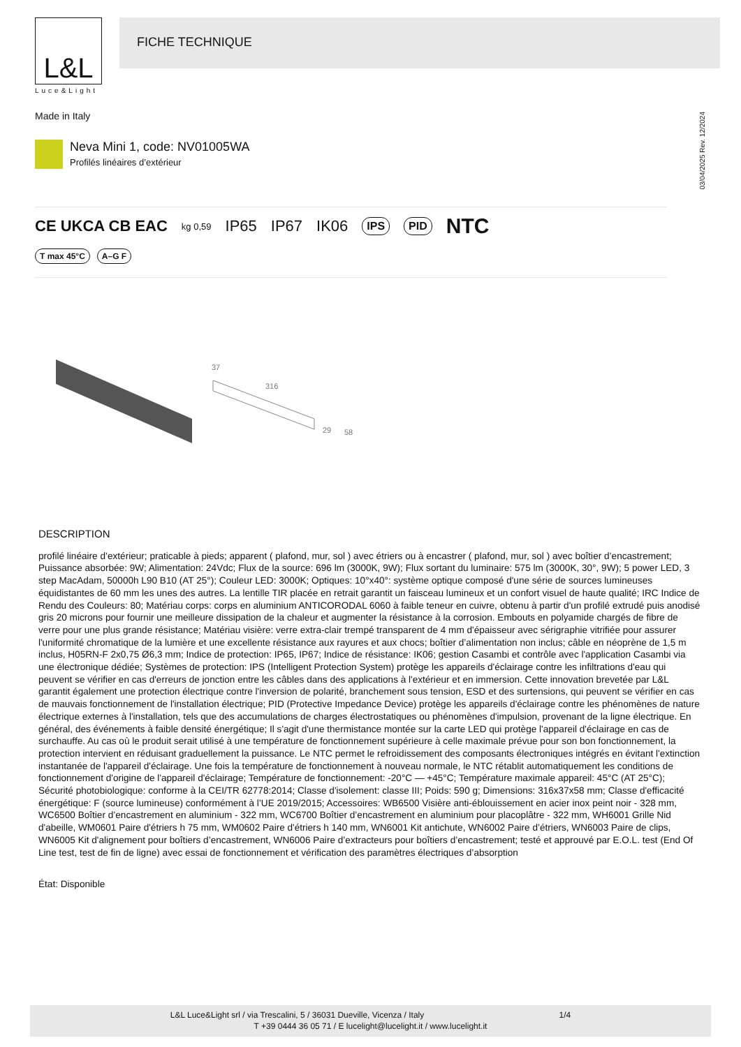L&L
Luce&Light
FICHE TECHNIQUE
Made in Italy
03/04/2025 Rev. 12/2024
Neva Mini 1, code: NV01005WA
Profilés linéaires d’extérieur
CE UKCA CB EAC kg 0,59 IP65 IP67 IK06 IPS PID NTC
T max 45°C A–G F
37
316
29
58
DESCRIPTION
profilé linéaire d’extérieur; praticable à pieds; apparent ( plafond, mur, sol ) avec étriers ou à encastrer ( plafond, mur, sol ) avec boîtier d’encastrement; Puissance absorbée: 9W; Alimentation: 24Vdc; Flux de la source: 696 lm (3000K, 9W); Flux sortant du luminaire: 575 lm (3000K, 30°, 9W); 5 power LED, 3 step MacAdam, 50000h L90 B10 (AT 25°); Couleur LED: 3000K; Optiques: 10°x40°: système optique composé d'une série de sources lumineuses équidistantes de 60 mm les unes des autres. La lentille TIR placée en retrait garantit un faisceau lumineux et un confort visuel de haute qualité; IRC Indice de Rendu des Couleurs: 80; Matériau corps: corps en aluminium ANTICORODAL 6060 à faible teneur en cuivre, obtenu à partir d'un profilé extrudé puis anodisé gris 20 microns pour fournir une meilleure dissipation de la chaleur et augmenter la résistance à la corrosion. Embouts en polyamide chargés de fibre de verre pour une plus grande résistance; Matériau visière: verre extra-clair trempé transparent de 4 mm d'épaisseur avec sérigraphie vitrifiée pour assurer l'uniformité chromatique de la lumière et une excellente résistance aux rayures et aux chocs; boîtier d’alimentation non inclus; câble en néoprène de 1,5 m inclus, H05RN-F 2x0,75 Ø6,3 mm; Indice de protection: IP65, IP67; Indice de résistance: IK06; gestion Casambi et contrôle avec l'application Casambi via une électronique dédiée; Systèmes de protection: IPS (Intelligent Protection System) protège les appareils d'éclairage contre les infiltrations d'eau qui peuvent se vérifier en cas d'erreurs de jonction entre les câbles dans des applications à l'extérieur et en immersion. Cette innovation brevetée par L&L garantit également une protection électrique contre l'inversion de polarité, branchement sous tension, ESD et des surtensions, qui peuvent se vérifier en cas de mauvais fonctionnement de l'installation électrique; PID (Protective Impedance Device) protège les appareils d'éclairage contre les phénomènes de nature électrique externes à l'installation, tels que des accumulations de charges électrostatiques ou phénomènes d'impulsion, provenant de la ligne électrique. En général, des événements à faible densité énergétique; Il s'agit d'une thermistance montée sur la carte LED qui protège l'appareil d'éclairage en cas de surchauffe. Au cas où le produit serait utilisé à une température de fonctionnement supérieure à celle maximale prévue pour son bon fonctionnement, la protection intervient en réduisant graduellement la puissance. Le NTC permet le refroidissement des composants électroniques intégrés en évitant l'extinction instantanée de l'appareil d'éclairage. Une fois la température de fonctionnement à nouveau normale, le NTC rétablit automatiquement les conditions de fonctionnement d'origine de l'appareil d'éclairage; Température de fonctionnement: -20°C — +45°C; Température maximale appareil: 45°C (AT 25°C); Sécurité photobiologique: conforme à la CEI/TR 62778:2014; Classe d'isolement: classe III; Poids: 590 g; Dimensions: 316x37x58 mm; Classe d'efficacité énergétique: F (source lumineuse) conformément à l’UE 2019/2015; Accessoires: WB6500 Visière anti-éblouissement en acier inox peint noir - 328 mm, WC6500 Boîtier d’encastrement en aluminium - 322 mm, WC6700 Boîtier d’encastrement en aluminium pour placoplâtre - 322 mm, WH6001 Grille Nid d'abeille, WM0601 Paire d'étriers h 75 mm, WM0602 Paire d'étriers h 140 mm, WN6001 Kit antichute, WN6002 Paire d’étriers, WN6003 Paire de clips, WN6005 Kit d'alignement pour boîtiers d’encastrement, WN6006 Paire d’extracteurs pour boîtiers d’encastrement; testé et approuvé par E.O.L. test (End Of Line test, test de fin de ligne) avec essai de fonctionnement et vérification des paramètres électriques d’absorption
État: Disponible
L&L Luce&Light srl / via Trescalini, 5 / 36031 Dueville, Vicenza / Italy 1/4
T +39 0444 36 05 71 / E lucelight@lucelight.it / www.lucelight.it